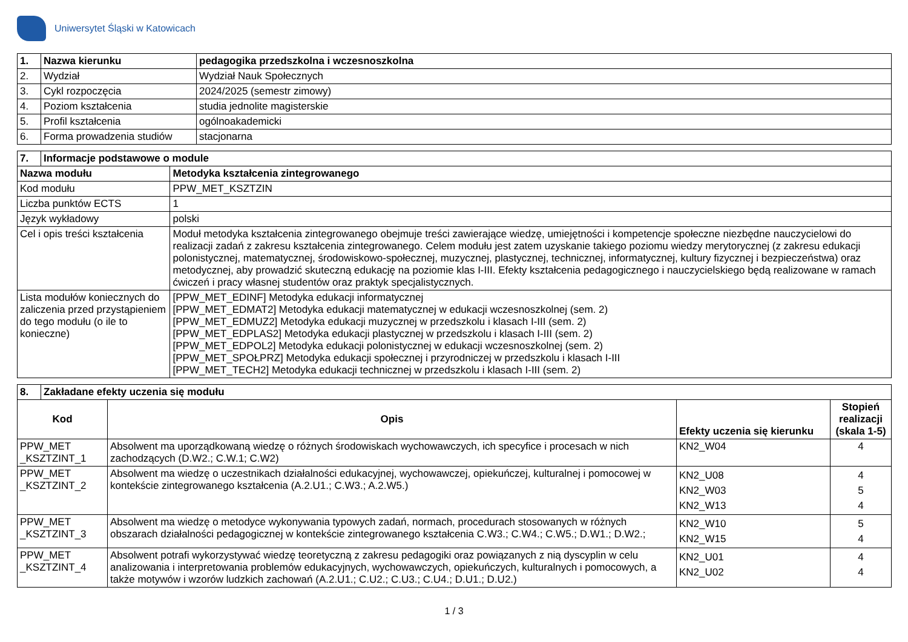Uniwersytet Śląski w Katowicach
| 1. | Nazwa kierunku | pedagogika przedszkolna i wczesnoszkolna |
| --- | --- | --- |
| 2. | Wydział | Wydział Nauk Społecznych |
| 3. | Cykl rozpoczęcia | 2024/2025 (semestr zimowy) |
| 4. | Poziom kształcenia | studia jednolite magisterskie |
| 5. | Profil kształcenia | ogólnoakademicki |
| 6. | Forma prowadzenia studiów | stacjonarna |
| 7. | Informacje podstawowe o module | |
| --- | --- | --- |
| Nazwa modułu | | Metodyka kształcenia zintegrowanego |
| Kod modułu | | PPW_MET_KSZTZIN |
| Liczba punktów ECTS | | 1 |
| Język wykładowy | | polski |
| Cel i opis treści kształcenia | | Moduł metodyka kształcenia zintegrowanego obejmuje treści zawierające wiedzę, umiejętności i kompetencje społeczne niezbędne nauczycielowi do realizacji zadań z zakresu kształcenia zintegrowanego. Celem modułu jest zatem uzyskanie takiego poziomu wiedzy merytorycznej (z zakresu edukacji polonistycznej, matematycznej, środowiskowo-społecznej, muzycznej, plastycznej, technicznej, informatycznej, kultury fizycznej i bezpieczeństwa) oraz metodycznej, aby prowadzić skuteczną edukację na poziomie klas I-III. Efekty kształcenia pedagogicznego i nauczycielskiego będą realizowane w ramach ćwiczeń i pracy własnej studentów oraz praktyk specjalistycznych. |
| Lista modułów koniecznych do zaliczenia przed przystąpieniem do tego modułu (o ile to konieczne) | | [PPW_MET_EDINF] Metodyka edukacji informatycznej [PPW_MET_EDMAT2] Metodyka edukacji matematycznej w edukacji wczesnoszkolnej (sem. 2) [PPW_MET_EDMUZ2] Metodyka edukacji muzycznej w przedszkolu i klasach I-III (sem. 2) [PPW_MET_EDPLAS2] Metodyka edukacji plastycznej w przedszkolu i klasach I-III (sem. 2) [PPW_MET_EDPOL2] Metodyka edukacji polonistycznej w edukacji wczesnoszkolnej (sem. 2) [PPW_MET_SPOŁPRZ] Metodyka edukacji społecznej i przyrodniczej w przedszkolu i klasach I-III [PPW_MET_TECH2] Metodyka edukacji technicznej w przedszkolu i klasach I-III (sem. 2) |
| 8. | Zakładane efekty uczenia się modułu | | | |
| --- | --- | --- | --- | --- |
| Kod | | Opis | Efekty uczenia się kierunku | Stopień realizacji (skala 1-5) |
| PPW_MET _KSZTZINT_1 | | Absolwent ma uporządkowaną wiedzę o różnych środowiskach wychowawczych, ich specyfice i procesach w nich zachodzących (D.W2.; C.W.1; C.W2) | KN2_W04 | 4 |
| PPW_MET _KSZTZINT_2 | | Absolwent ma wiedzę o uczestnikach działalności edukacyjnej, wychowawczej, opiekuńczej, kulturalnej i pomocowej w kontekście zintegrowanego kształcenia (A.2.U1.; C.W3.; A.2.W5.) | KN2_U08 KN2_W03 KN2_W13 | 4 5 4 |
| PPW_MET _KSZTZINT_3 | | Absolwent ma wiedzę o metodyce wykonywania typowych zadań, normach, procedurach stosowanych w różnych obszarach działalności pedagogicznej w kontekście zintegrowanego kształcenia C.W3.; C.W4.; C.W5.; D.W1.; D.W2.; | KN2_W10 KN2_W15 | 5 4 |
| PPW_MET _KSZTZINT_4 | | Absolwent potrafi wykorzystywać wiedzę teoretyczną z zakresu pedagogiki oraz powiązanych z nią dyscyplin w celu analizowania i interpretowania problemów edukacyjnych, wychowawczych, opiekuńczych, kulturalnych i pomocowych, a także motywów i wzorów ludzkich zachowań (A.2.U1.; C.U2.; C.U3.; C.U4.; D.U1.; D.U2.) | KN2_U01 KN2_U02 | 4 4 |
1 / 3